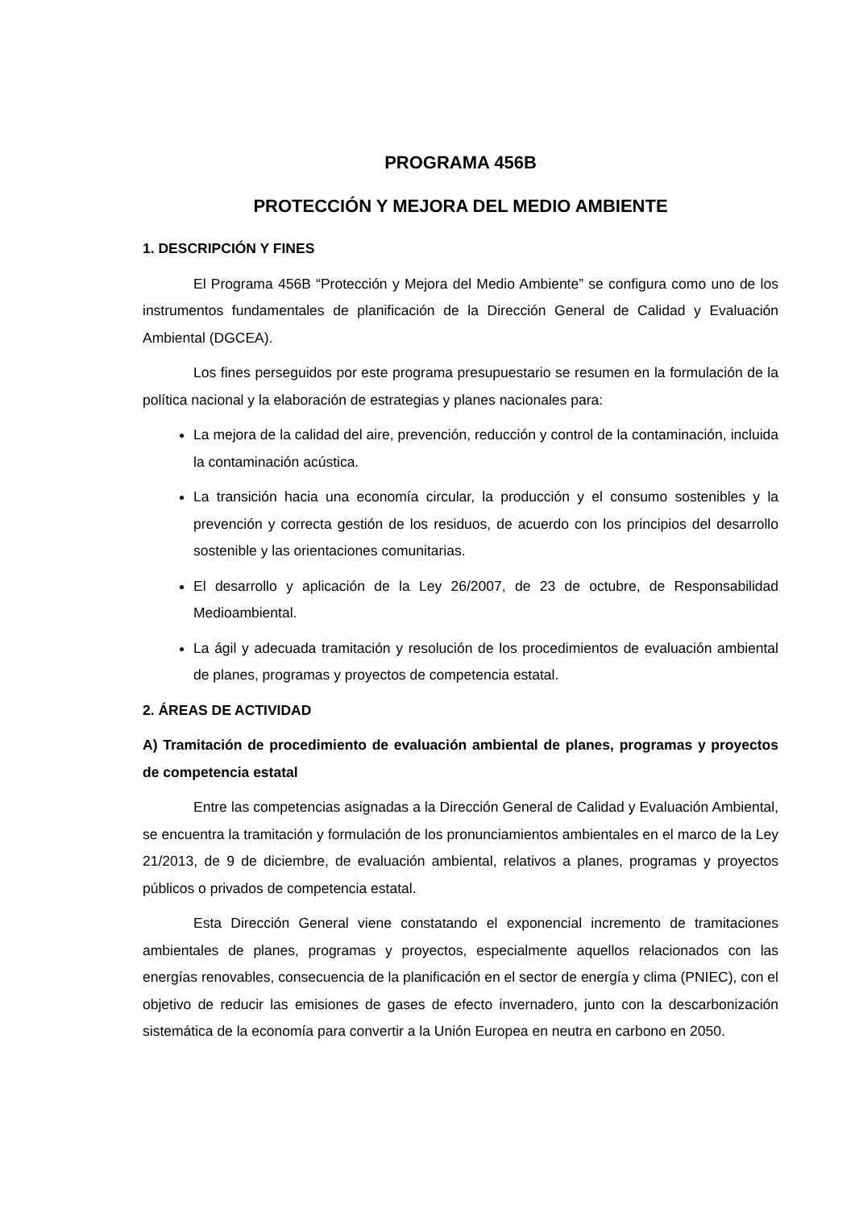PROGRAMA 456B
PROTECCIÓN Y MEJORA DEL MEDIO AMBIENTE
1. DESCRIPCIÓN Y FINES
El Programa 456B “Protección y Mejora del Medio Ambiente” se configura como uno de los instrumentos fundamentales de planificación de la Dirección General de Calidad y Evaluación Ambiental (DGCEA).
Los fines perseguidos por este programa presupuestario se resumen en la formulación de la política nacional y la elaboración de estrategias y planes nacionales para:
La mejora de la calidad del aire, prevención, reducción y control de la contaminación, incluida la contaminación acústica.
La transición hacia una economía circular, la producción y el consumo sostenibles y la prevención y correcta gestión de los residuos, de acuerdo con los principios del desarrollo sostenible y las orientaciones comunitarias.
El desarrollo y aplicación de la Ley 26/2007, de 23 de octubre, de Responsabilidad Medioambiental.
La ágil y adecuada tramitación y resolución de los procedimientos de evaluación ambiental de planes, programas y proyectos de competencia estatal.
2. ÁREAS DE ACTIVIDAD
A) Tramitación de procedimiento de evaluación ambiental de planes, programas y proyectos de competencia estatal
Entre las competencias asignadas a la Dirección General de Calidad y Evaluación Ambiental, se encuentra la tramitación y formulación de los pronunciamientos ambientales en el marco de la Ley 21/2013, de 9 de diciembre, de evaluación ambiental, relativos a planes, programas y proyectos públicos o privados de competencia estatal.
Esta Dirección General viene constatando el exponencial incremento de tramitaciones ambientales de planes, programas y proyectos, especialmente aquellos relacionados con las energías renovables, consecuencia de la planificación en el sector de energía y clima (PNIEC), con el objetivo de reducir las emisiones de gases de efecto invernadero, junto con la descarbonización sistemática de la economía para convertir a la Unión Europea en neutra en carbono en 2050.